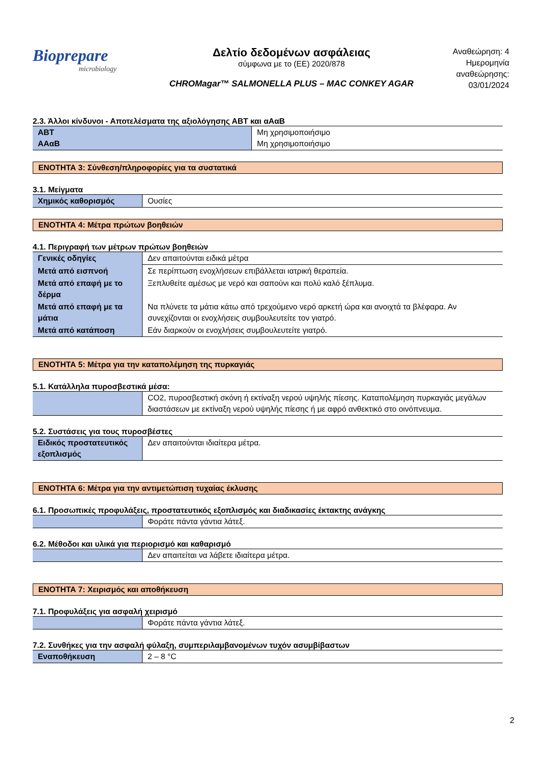Biopreparе
microbiology
Δελτίο δεδομένων ασφάλειας
σύμφωνα με το (ΕΕ) 2020/878
CHROMagar™ SALMONELLA PLUS – MAC CONKEY AGAR
Αναθεώρηση: 4
Ημερομηνία αναθεώρησης:
03/01/2024
2.3. Άλλοι κίνδυνοι - Αποτελέσματα της αξιολόγησης ΑΒΤ και αΑαΒ
| ΑΒΤ ΑΑαΒ | Μη χρησιμοποιήσιμο Μη χρησιμοποιήσιμο |
ΕΝΟΤΗΤΑ 3: Σύνθεση/πληροφορίες για τα συστατικά
3.1. Μείγματα
| Χημικός καθορισμός | Ουσίες |
ΕΝΟΤΗΤΑ 4: Μέτρα πρώτων βοηθειών
4.1. Περιγραφή των μέτρων πρώτων βοηθειών
| Γενικές οδηγίες | Δεν απαιτούνται ειδικά μέτρα |
| Μετά από εισπνοή | Σε περίπτωση ενοχλήσεων επιβάλλεται ιατρική θεραπεία. |
| Μετά από επαφή με το δέρμα | Ξεπλυθείτε αμέσως με νερό και σαπούνι και πολύ καλό ξέπλυμα. |
| Μετά από επαφή με τα μάτια | Να πλύνετε τα μάτια κάτω από τρεχούμενο νερό αρκετή ώρα και ανοιχτά τα βλέφαρα. Αν συνεχίζονται οι ενοχλήσεις συμβουλευτείτε τον γιατρό. |
| Μετά από κατάποση | Εάν διαρκούν οι ενοχλήσεις συμβουλευτείτε γιατρό. |
ΕΝΟΤΗΤΑ 5: Μέτρα για την καταπολέμηση της πυρκαγιάς
5.1. Κατάλληλα πυροσβεστικά μέσα:
| | CO2, πυροσβεστική σκόνη ή εκτίναξη νερού υψηλής πίεσης. Καταπολέμηση πυρκαγιάς μεγάλων διαστάσεων με εκτίναξη νερού υψηλής πίεσης ή με αφρό ανθεκτικό στο οινόπνευμα. |
5.2. Συστάσεις για τους πυροσβέστες
| Ειδικός προστατευτικός εξοπλισμός | Δεν απαιτούνται ιδιαίτερα μέτρα. |
ΕΝΟΤΗΤΑ 6: Μέτρα για την αντιμετώπιση τυχαίας έκλυσης
6.1. Προσωπικές προφυλάξεις, προστατευτικός εξοπλισμός και διαδικασίες έκτακτης ανάγκης
| | Φοράτε πάντα γάντια λάτεξ. |
6.2. Μέθοδοι και υλικά για περιορισμό και καθαρισμό
| | Δεν απαιτείται να λάβετε ιδιαίτερα μέτρα. |
ΕΝΟΤΗΤΑ 7: Χειρισμός και αποθήκευση
7.1. Προφυλάξεις για ασφαλή χειρισμό
| | Φοράτε πάντα γάντια λάτεξ. |
7.2. Συνθήκες για την ασφαλή φύλαξη, συμπεριλαμβανομένων τυχόν ασυμβίβαστων
| Εναποθήκευση | 2 – 8 °C |
2